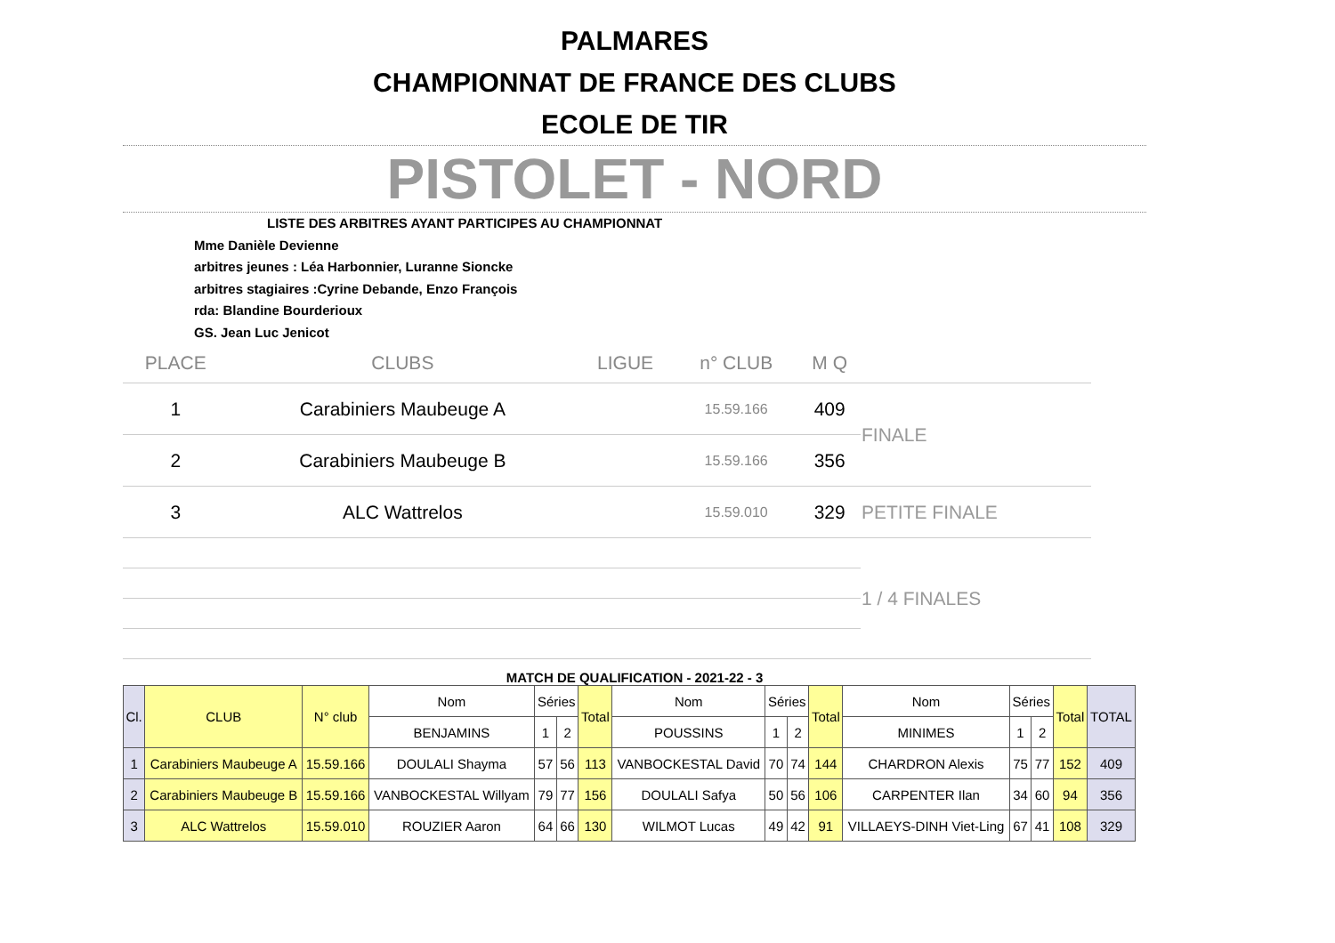PALMARES
CHAMPIONNAT DE FRANCE DES CLUBS
ECOLE DE TIR
PISTOLET - NORD
LISTE DES ARBITRES AYANT PARTICIPES AU CHAMPIONNAT
Mme Danièle Devienne
arbitres jeunes : Léa Harbonnier, Luranne Sioncke
arbitres stagiaires :Cyrine Debande, Enzo François
rda: Blandine Bourderioux
GS. Jean Luc Jenicot
| PLACE | CLUBS | LIGUE | n° CLUB | M Q | |
| --- | --- | --- | --- | --- | --- |
| 1 | Carabiniers Maubeuge A | | 15.59.166 | 409 | FINALE |
| 2 | Carabiniers Maubeuge B | | 15.59.166 | 356 | |
| 3 | ALC Wattrelos | | 15.59.010 | 329 | PETITE FINALE |
| | | | | | 1 / 4 FINALES |
MATCH DE QUALIFICATION - 2021-22 - 3
| Cl. | CLUB | N° club | Nom | Séries | | Total | Nom | Séries | | Total | Nom | Séries | | Total | TOTAL |
| | | | BENJAMINS | 1 | 2 | | POUSSINS | 1 | 2 | | MINIMES | 1 | 2 | | |
| 1 | Carabiniers Maubeuge A | 15.59.166 | DOULALI Shayma | 57 | 56 | 113 | VANBOCKESTAL David | 70 | 74 | 144 | CHARDRON Alexis | 75 | 77 | 152 | 409 |
| 2 | Carabiniers Maubeuge B | 15.59.166 | VANBOCKESTAL Willyam | 79 | 77 | 156 | DOULALI Safya | 50 | 56 | 106 | CARPENTER Ilan | 34 | 60 | 94 | 356 |
| 3 | ALC Wattrelos | 15.59.010 | ROUZIER Aaron | 64 | 66 | 130 | WILMOT Lucas | 49 | 42 | 91 | VILLAEYS-DINH Viet-Ling | 67 | 41 | 108 | 329 |